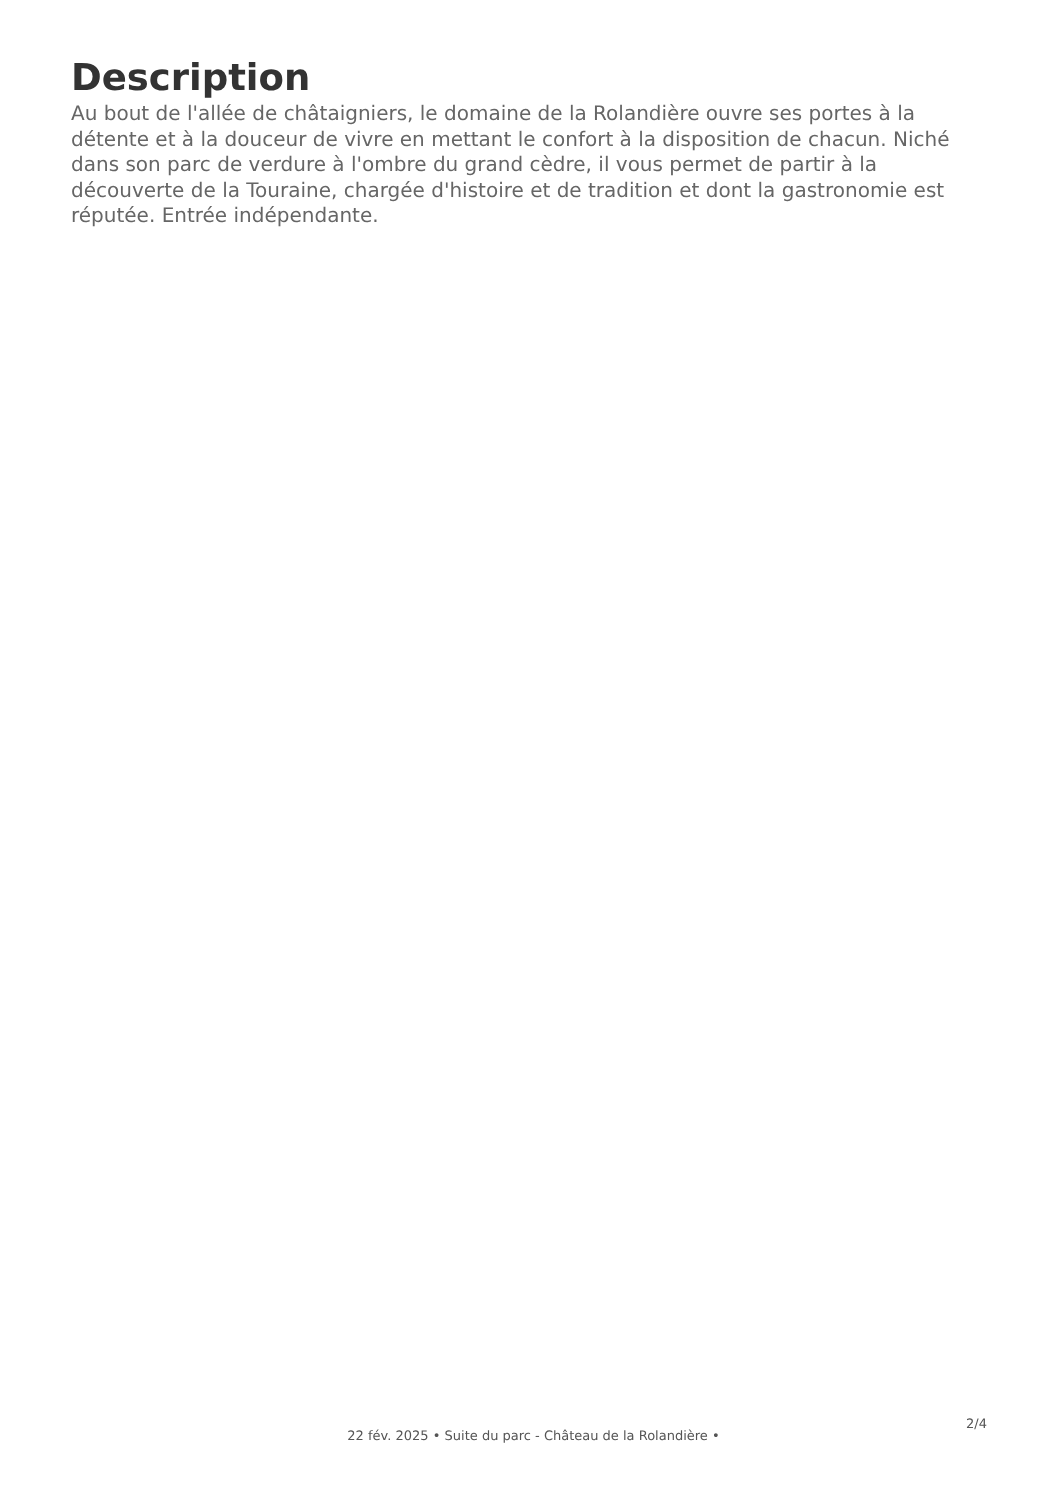Description
Au bout de l'allée de châtaigniers, le domaine de la Rolandière ouvre ses portes à la détente et à la douceur de vivre en mettant le confort à la disposition de chacun. Niché dans son parc de verdure à l'ombre du grand cèdre, il vous permet de partir à la découverte de la Touraine, chargée d'histoire et de tradition et dont la gastronomie est réputée. Entrée indépendante.
2/4
22 fév. 2025 • Suite du parc - Château de la Rolandière •